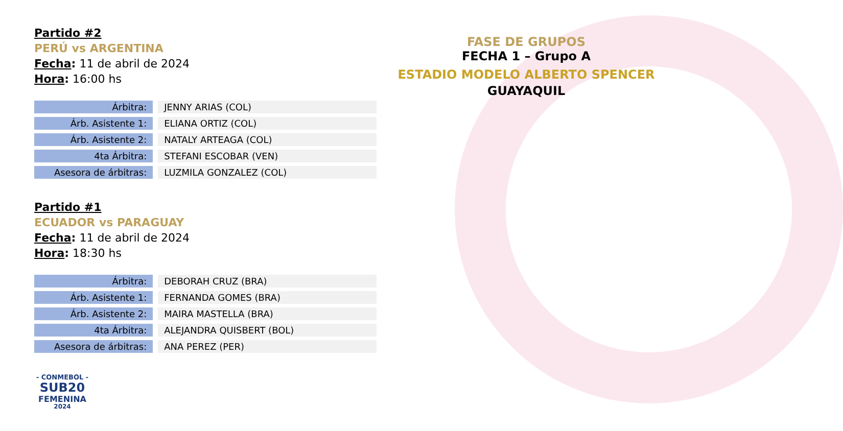Partido #2
PERÚ vs ARGENTINA
Fecha: 11 de abril de 2024
Hora: 16:00 hs
| Árbitra: | JENNY ARIAS (COL) |
| Árb. Asistente 1: | ELIANA ORTIZ (COL) |
| Árb. Asistente 2: | NATALY ARTEAGA (COL) |
| 4ta Árbitra: | STEFANI ESCOBAR (VEN) |
| Asesora de árbitras: | LUZMILA GONZALEZ (COL) |
Partido #1
ECUADOR vs PARAGUAY
Fecha: 11 de abril de 2024
Hora: 18:30 hs
| Árbitra: | DEBORAH CRUZ (BRA) |
| Árb. Asistente 1: | FERNANDA GOMES (BRA) |
| Árb. Asistente 2: | MAIRA MASTELLA (BRA) |
| 4ta Árbitra: | ALEJANDRA QUISBERT (BOL) |
| Asesora de árbitras: | ANA PEREZ (PER) |
- CONMEBOL -
SUB20
FEMENINA
2024
FASE DE GRUPOS
FECHA 1 – Grupo A
ESTADIO MODELO ALBERTO SPENCER
GUAYAQUIL